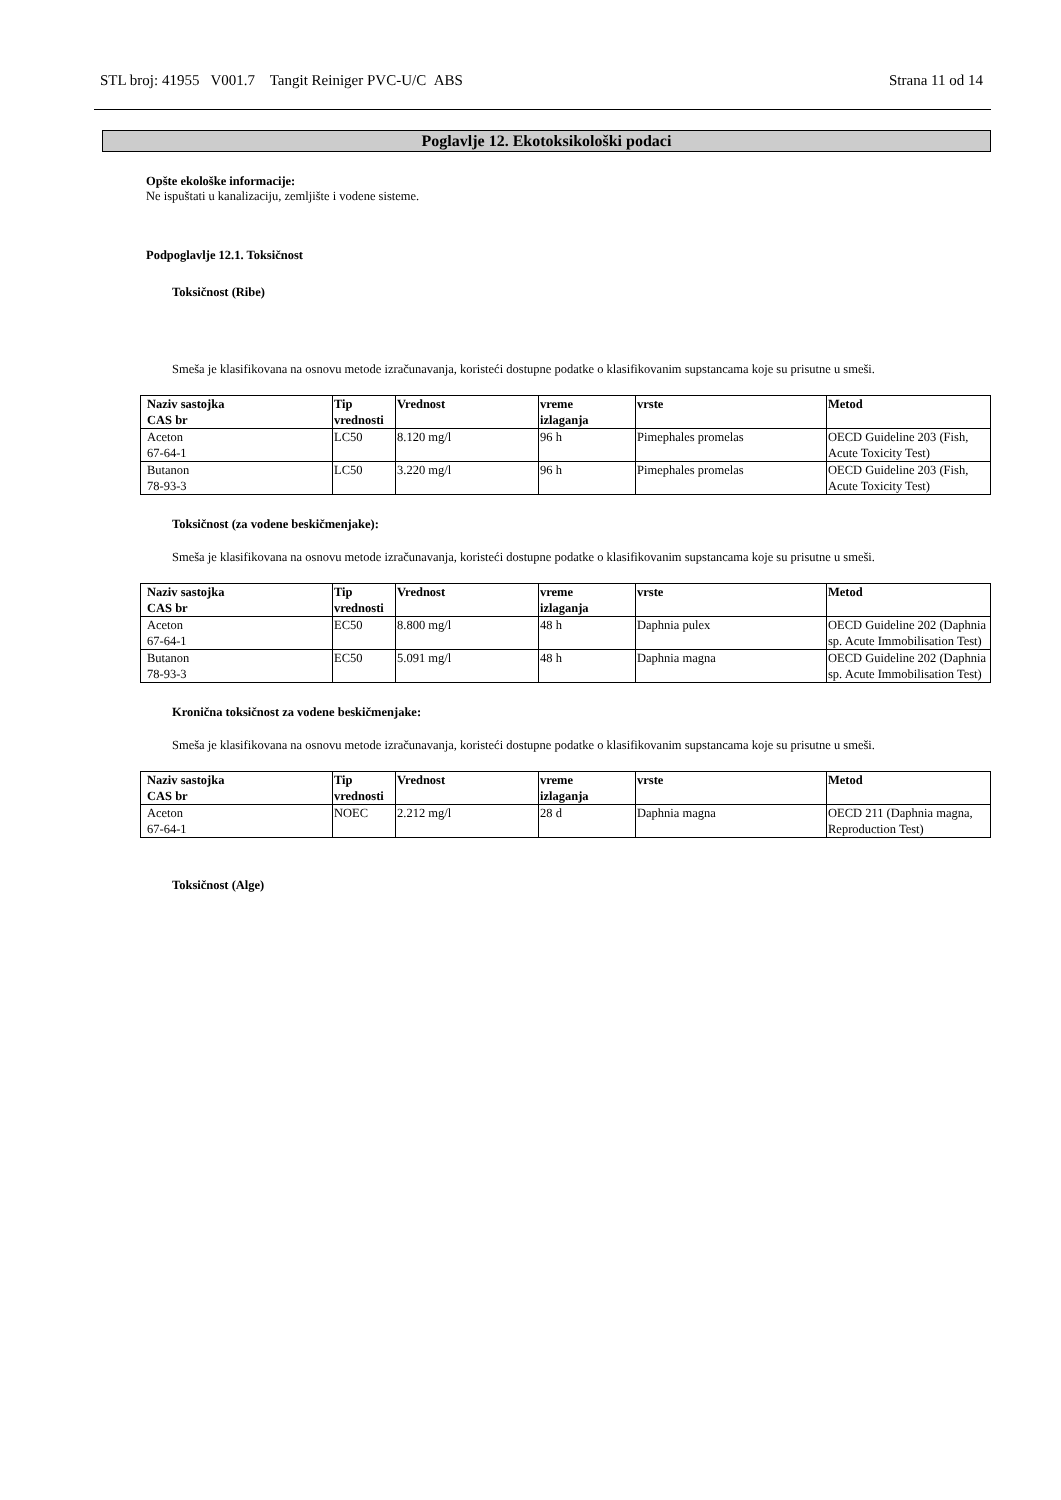STL broj: 41955 V001.7 Tangit Reiniger PVC-U/C ABS Strana 11 od 14
Poglavlje 12. Ekotoksikološki podaci
Opšte ekološke informacije:
Ne ispuštati u kanalizaciju, zemljište i vodene sisteme.
Podpoglavlje 12.1. Toksičnost
Toksičnost (Ribe)
Smeša je klasifikovana na osnovu metode izračunavanja, koristeći dostupne podatke o klasifikovanim supstancama koje su prisutne u smeši.
| Naziv sastojka CAS br | Tip vrednosti | Vrednost | vreme izlaganja | vrste | Metod |
| --- | --- | --- | --- | --- | --- |
| Aceton 67-64-1 | LC50 | 8.120 mg/l | 96 h | Pimephales promelas | OECD Guideline 203 (Fish, Acute Toxicity Test) |
| Butanon 78-93-3 | LC50 | 3.220 mg/l | 96 h | Pimephales promelas | OECD Guideline 203 (Fish, Acute Toxicity Test) |
Toksičnost (za vodene beskičmenjake):
Smeša je klasifikovana na osnovu metode izračunavanja, koristeći dostupne podatke o klasifikovanim supstancama koje su prisutne u smeši.
| Naziv sastojka CAS br | Tip vrednosti | Vrednost | vreme izlaganja | vrste | Metod |
| --- | --- | --- | --- | --- | --- |
| Aceton 67-64-1 | EC50 | 8.800 mg/l | 48 h | Daphnia pulex | OECD Guideline 202 (Daphnia sp. Acute Immobilisation Test) |
| Butanon 78-93-3 | EC50 | 5.091 mg/l | 48 h | Daphnia magna | OECD Guideline 202 (Daphnia sp. Acute Immobilisation Test) |
Kronična toksičnost za vodene beskičmenjake:
Smeša je klasifikovana na osnovu metode izračunavanja, koristeći dostupne podatke o klasifikovanim supstancama koje su prisutne u smeši.
| Naziv sastojka CAS br | Tip vrednosti | Vrednost | vreme izlaganja | vrste | Metod |
| --- | --- | --- | --- | --- | --- |
| Aceton 67-64-1 | NOEC | 2.212 mg/l | 28 d | Daphnia magna | OECD 211 (Daphnia magna, Reproduction Test) |
Toksičnost (Alge)